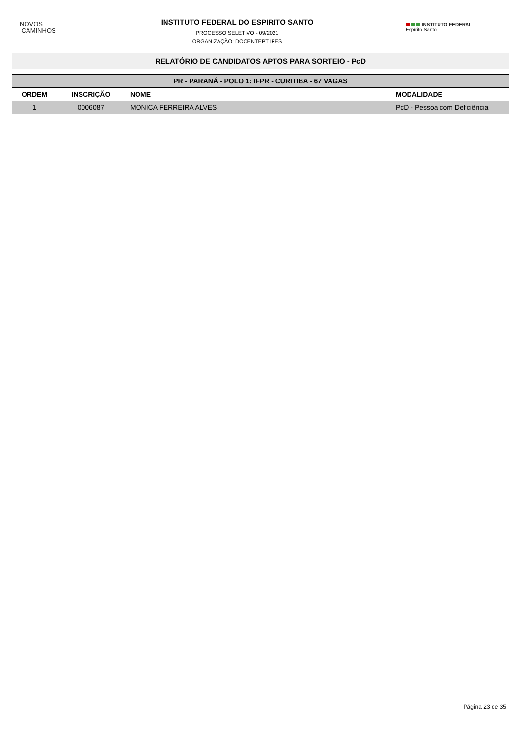NOVOS
CAMINHOS
INSTITUTO FEDERAL DO ESPIRITO SANTO
PROCESSO SELETIVO - 09/2021
ORGANIZAÇÃO: DOCENTEPT IFES
INSTITUTO FEDERAL
Espírito Santo
RELATÓRIO DE CANDIDATOS APTOS PARA SORTEIO - PcD
| PR - PARANÁ - POLO 1: IFPR - CURITIBA - 67 VAGAS | | | |
| --- | --- | --- | --- |
| ORDEM | INSCRIÇÃO | NOME | MODALIDADE |
| 1 | 0006087 | MONICA FERREIRA ALVES | PcD - Pessoa com Deficiência |
Página 23 de 35